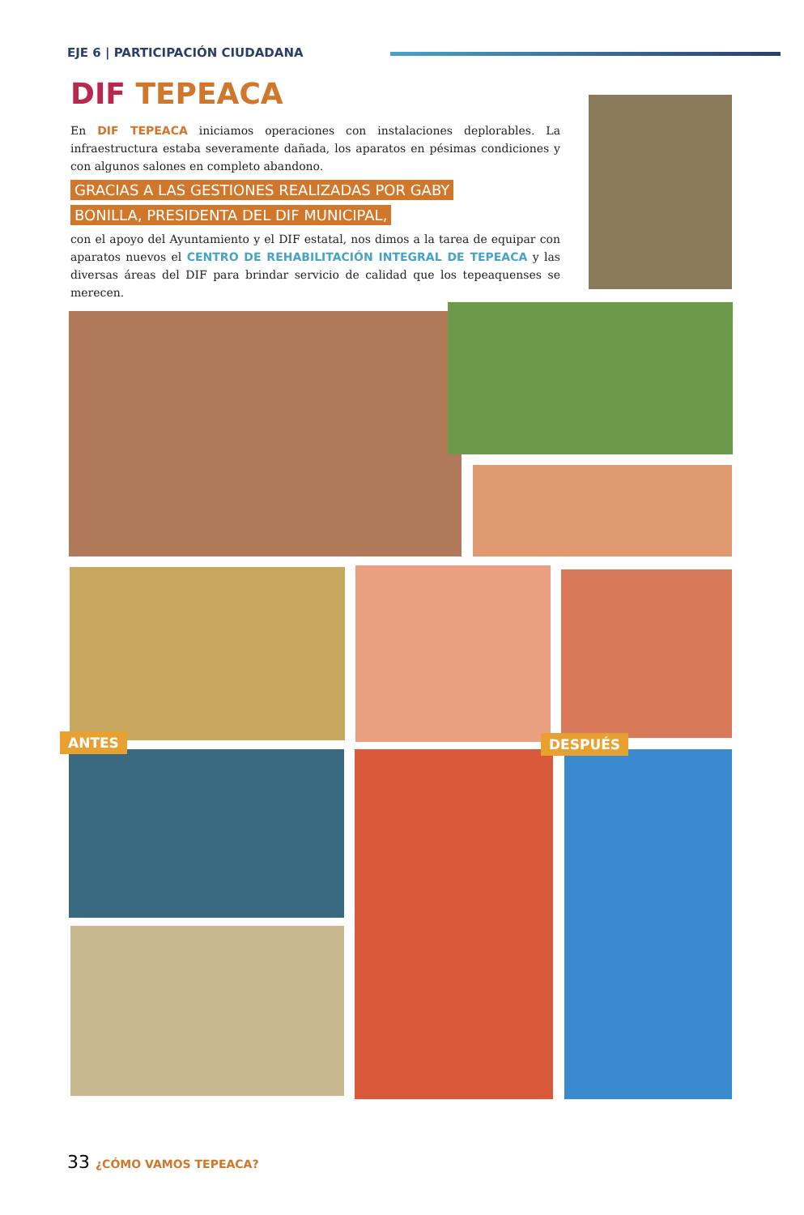EJE 6 | PARTICIPACIÓN CIUDADANA
DIF TEPEACA
En DIF TEPEACA iniciamos operaciones con instalaciones deplorables. La infraestructura estaba severamente dañada, los aparatos en pésimas condiciones y con algunos salones en completo abandono.
GRACIAS A LAS GESTIONES REALIZADAS POR GABY
BONILLA, PRESIDENTA DEL DIF MUNICIPAL,
con el apoyo del Ayuntamiento y el DIF estatal, nos dimos a la tarea de equipar con aparatos nuevos el CENTRO DE REHABILITACIÓN INTEGRAL DE TEPEACA y las diversas áreas del DIF para brindar servicio de calidad que los tepeaquenses se merecen.
ANTES DESPUÉS
33 ¿CÓMO VAMOS TEPEACA?